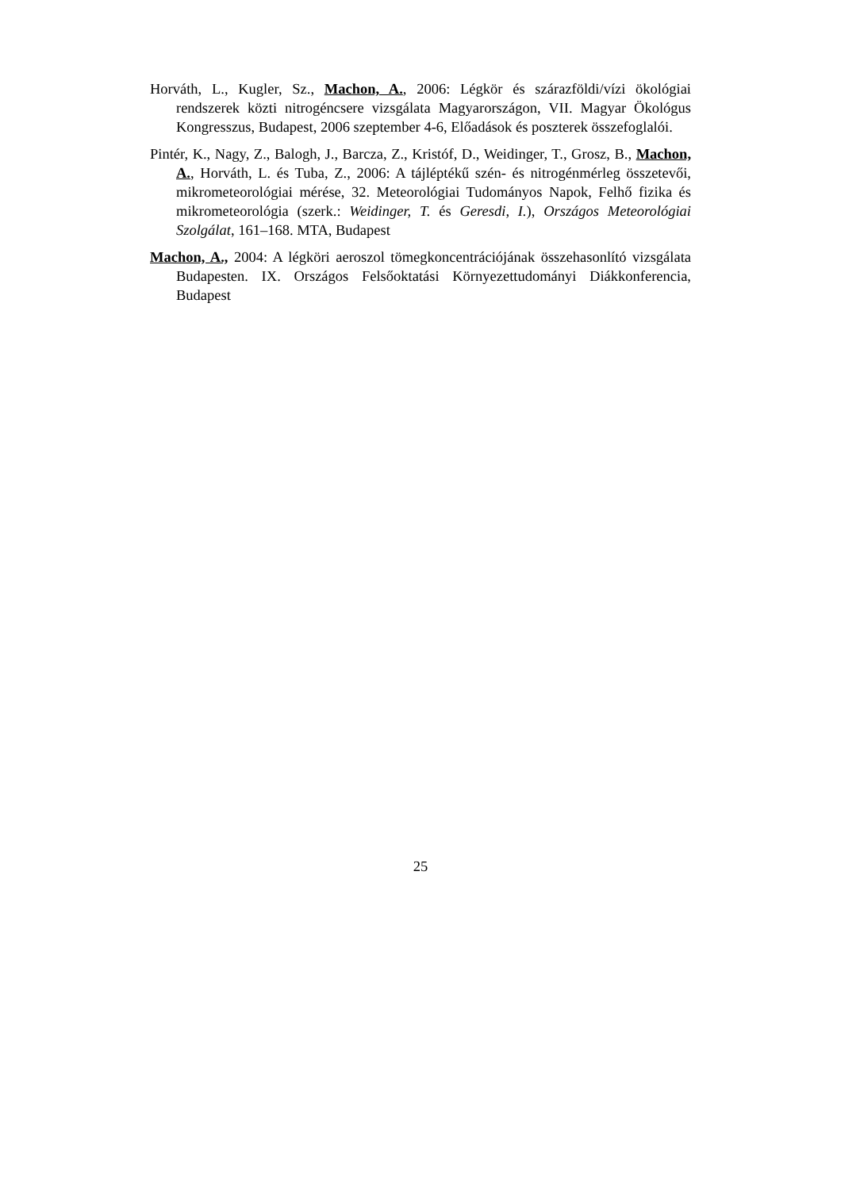Horváth, L., Kugler, Sz., Machon, A., 2006: Légkör és szárazföldi/vízi ökológiai rendszerek közti nitrogéncsere vizsgálata Magyarországon, VII. Magyar Ökológus Kongresszus, Budapest, 2006 szeptember 4-6, Előadások és poszterek összefoglalói.
Pintér, K., Nagy, Z., Balogh, J., Barcza, Z., Kristóf, D., Weidinger, T., Grosz, B., Machon, A., Horváth, L. és Tuba, Z., 2006: A tájléptékű szén- és nitrogénmérleg összetevői, mikrometeorológiai mérése, 32. Meteorológiai Tudományos Napok, Felhő fizika és mikrometeorológia (szerk.: Weidinger, T. és Geresdi, I.), Országos Meteorológiai Szolgálat, 161–168. MTA, Budapest
Machon, A., 2004: A légköri aeroszol tömegkoncentrációjának összehasonlító vizsgálata Budapesten. IX. Országos Felsőoktatási Környezettudományi Diákkonferencia, Budapest
25